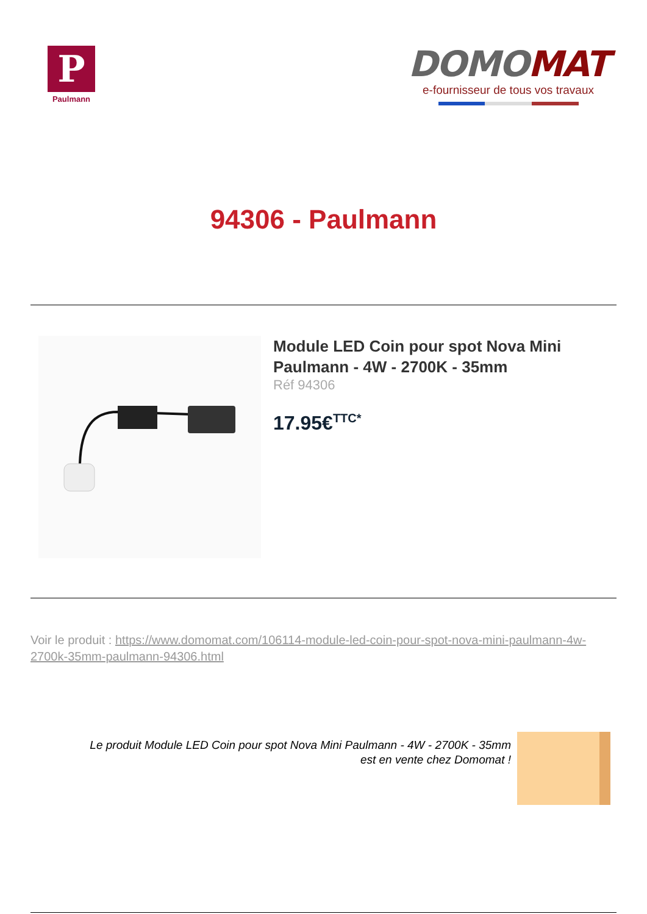P
Paulmann
DOMO MAT
e-fournisseur de tous vos travaux
94306 - Paulmann
Module LED Coin pour spot Nova Mini Paulmann - 4W - 2700K - 35mm
Réf 94306
17.95€<sup>TTC*</sup>
Voir le produit : https://www.domomat.com/106114-module-led-coin-pour-spot-nova-mini-paulmann-4w-2700k-35mm-paulmann-94306.html
Le produit Module LED Coin pour spot Nova Mini Paulmann - 4W - 2700K - 35mm
est en vente chez Domomat !